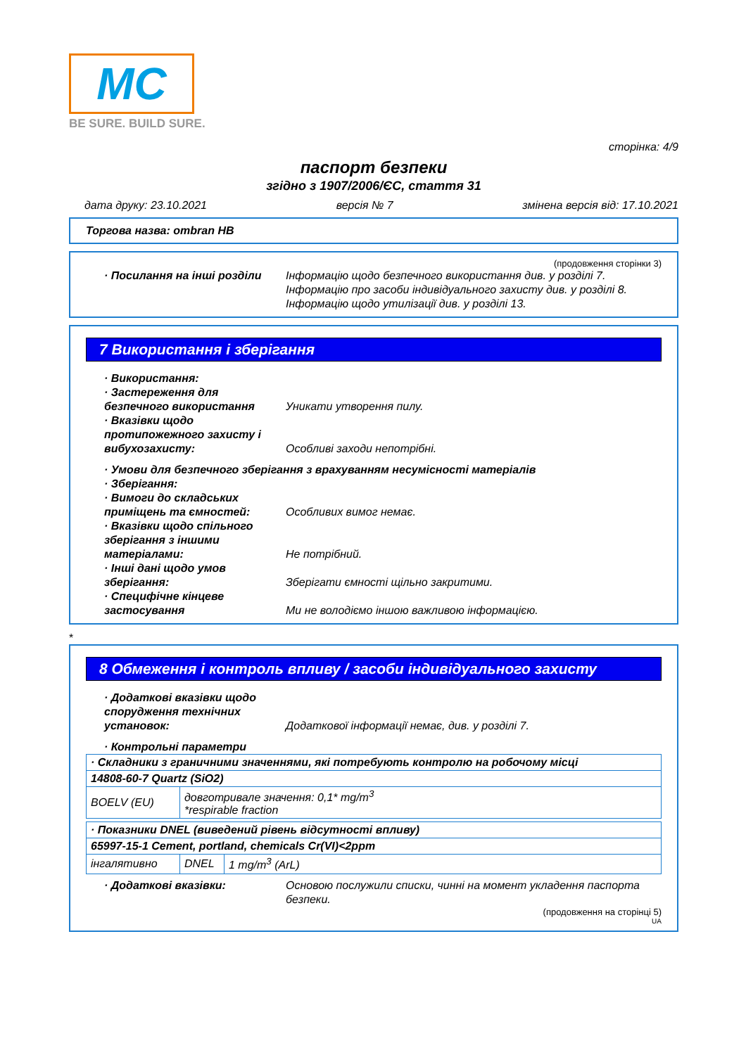MC
BE SURE. BUILD SURE.
сторінка: 4/9
паспорт безпеки
згідно з 1907/2006/ЄС, стаття 31
дата друку: 23.10.2021 версія № 7 змінена версія від: 17.10.2021
Торгова назва: ombran HB
(продовження сторінки 3)
· Посилання на інші розділи
Інформацію щодо безпечного використання див. у розділі 7.
Інформацію про засоби індивідуального захисту див. у розділі 8.
Інформацію щодо утилізації див. у розділі 13.
7 Використання і зберігання
· Використання:
· Застереження для безпечного використання
Уникати утворення пилу.
· Вказівки щодо протипожежного захисту і вибухозахисту:
Особливі заходи непотрібні.
· Умови для безпечного зберігання з врахуванням несумісності матеріалів
· Зберігання:
· Вимоги до складських приміщень та ємностей:
Особливих вимог немає.
· Вказівки щодо спільного зберігання з іншими матеріалами:
Не потрібний.
· Інші дані щодо умов зберігання:
Зберігати ємності щільно закритими.
· Специфічне кінцеве застосування
Ми не володіємо іншою важливою інформацією.
*
8 Обмеження і контроль впливу / засоби індивідуального захисту
· Додаткові вказівки щодо спорудження технічних установок:
Додаткової інформації немає, див. у розділі 7.
· Контрольні параметри
| · Складники з граничними значеннями, які потребують контролю на робочому місці | |
| 14808-60-7 Quartz (SiO2) | |
| BOELV (EU) | довготривале значення: 0,1* mg/m<sup>3</sup> *respirable fraction |
| · Показники DNEL (виведений рівень відсутності впливу) | | |
| 65997-15-1 Cement, portland, chemicals Cr(VI)<2ppm | | |
| інгалятивно | DNEL | 1 mg/m<sup>3</sup> (ArL) |
· Додаткові вказівки: Основою послужили списки, чинні на момент укладення паспорта безпеки.
(продовження на сторінці 5)
UA